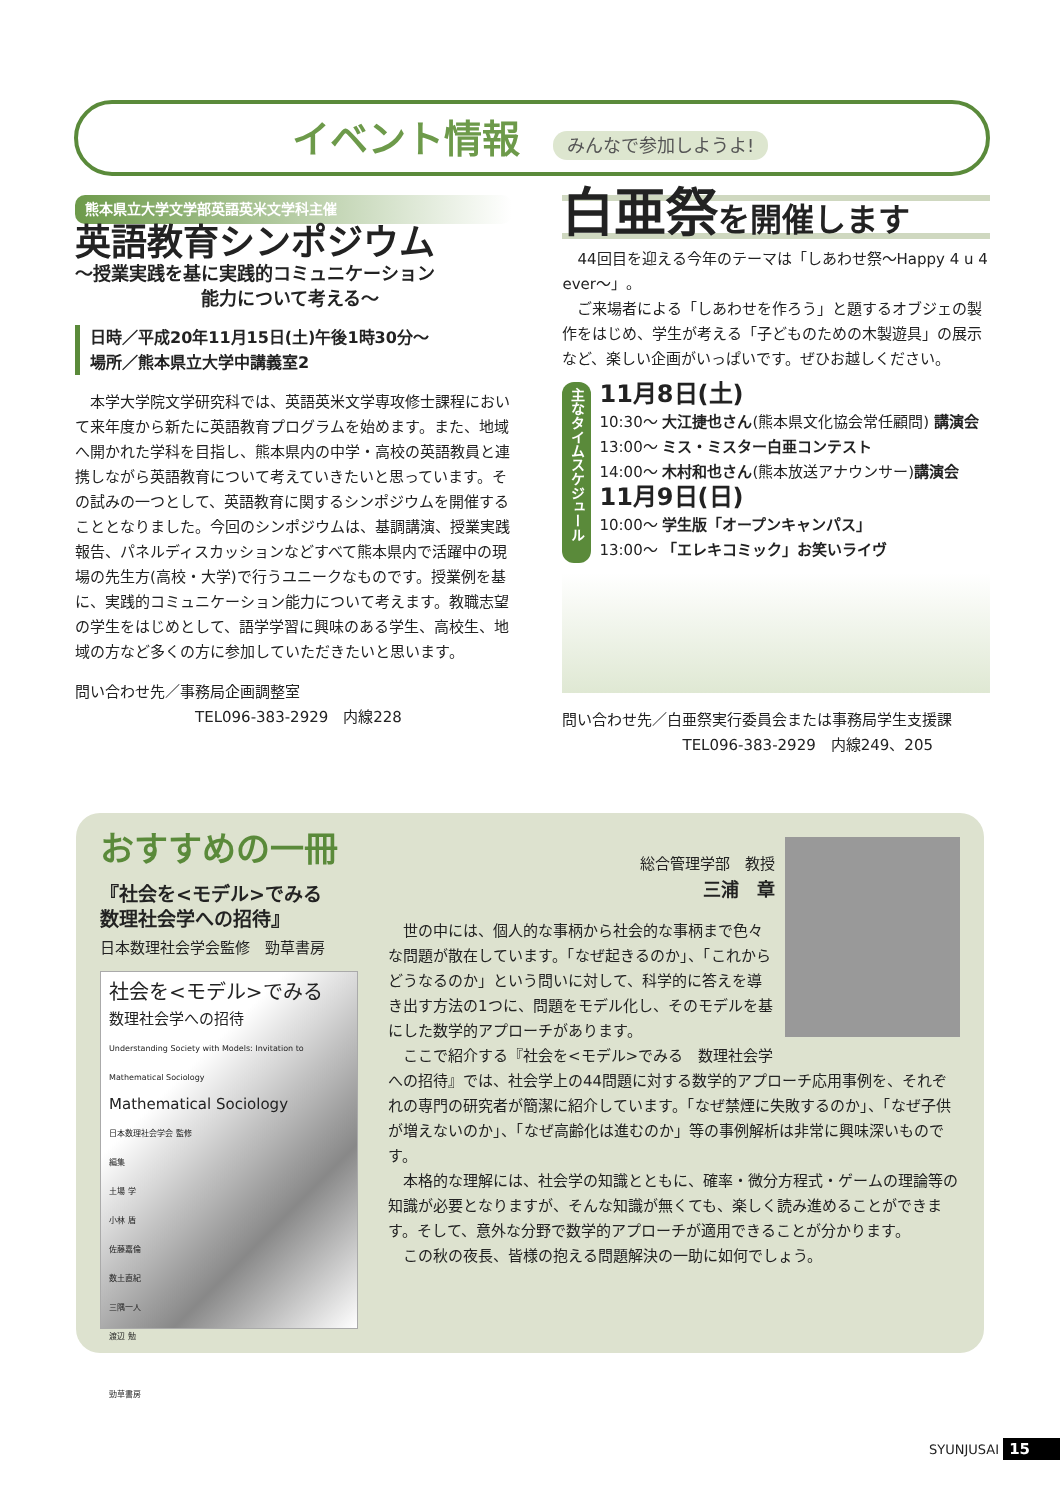イベント情報 みんなで参加しようよ!
熊本県立大学文学部英語英米文学科主催
英語教育シンポジウム
～授業実践を基に実践的コミュニケーション
　　　　　　　能力について考える～
日時／平成20年11月15日(土)午後1時30分～
場所／熊本県立大学中講義室2
　本学大学院文学研究科では、英語英米文学専攻修士課程において来年度から新たに英語教育プログラムを始めます。また、地域へ開かれた学科を目指し、熊本県内の中学・高校の英語教員と連携しながら英語教育について考えていきたいと思っています。その試みの一つとして、英語教育に関するシンポジウムを開催することとなりました。今回のシンポジウムは、基調講演、授業実践報告、パネルディスカッションなどすべて熊本県内で活躍中の現場の先生方(高校・大学)で行うユニークなものです。授業例を基に、実践的コミュニケーション能力について考えます。教職志望の学生をはじめとして、語学学習に興味のある学生、高校生、地域の方など多くの方に参加していただきたいと思います。
問い合わせ先／事務局企画調整室
　　　　　　　　TEL096-383-2929　内線228
白亜祭を開催します
　44回目を迎える今年のテーマは「しあわせ祭～Happy 4 u 4 ever～」。
　ご来場者による「しあわせを作ろう」と題するオブジェの製作をはじめ、学生が考える「子どものための木製遊具」の展示など、楽しい企画がいっぱいです。ぜひお越しください。
主なタイムスケジュール
11月8日(土)
10:30～ 大江捷也さん(熊本県文化協会常任顧問) 講演会
13:00～ ミス・ミスター白亜コンテスト
14:00～ 木村和也さん(熊本放送アナウンサー)講演会
11月9日(日)
10:00～ 学生版「オープンキャンパス」
13:00～ 「エレキコミック」お笑いライヴ
問い合わせ先／白亜祭実行委員会または事務局学生支援課
　　　　　　　　TEL096-383-2929　内線249、205
おすすめの一冊
『社会を<モデル>でみる
数理社会学への招待』
日本数理社会学会監修　勁草書房
社会を<モデル>でみる
数理社会学への招待
Understanding Society with Models: Invitation to Mathematical Sociology
Mathematical Sociology
日本数理社会学会 監修
編集
土場 学
小林 盾
佐藤嘉倫
数土直紀
三隅一人
渡辺 勉
勁草書房
総合管理学部　教授
三浦　章
　世の中には、個人的な事柄から社会的な事柄まで色々な問題が散在しています。「なぜ起きるのか」、「これからどうなるのか」という問いに対して、科学的に答えを導き出す方法の1つに、問題をモデル化し、そのモデルを基にした数学的アプローチがあります。
　ここで紹介する『社会を<モデル>でみる　数理社会学への招待』では、社会学上の44問題に対する数学的アプローチ応用事例を、それぞれの専門の研究者が簡潔に紹介しています。「なぜ禁煙に失敗するのか」、「なぜ子供が増えないのか」、「なぜ高齢化は進むのか」等の事例解析は非常に興味深いものです。
　本格的な理解には、社会学の知識とともに、確率・微分方程式・ゲームの理論等の知識が必要となりますが、そんな知識が無くても、楽しく読み進めることができます。そして、意外な分野で数学的アプローチが適用できることが分かります。
　この秋の夜長、皆様の抱える問題解決の一助に如何でしょう。
SYUNJUSAI 15